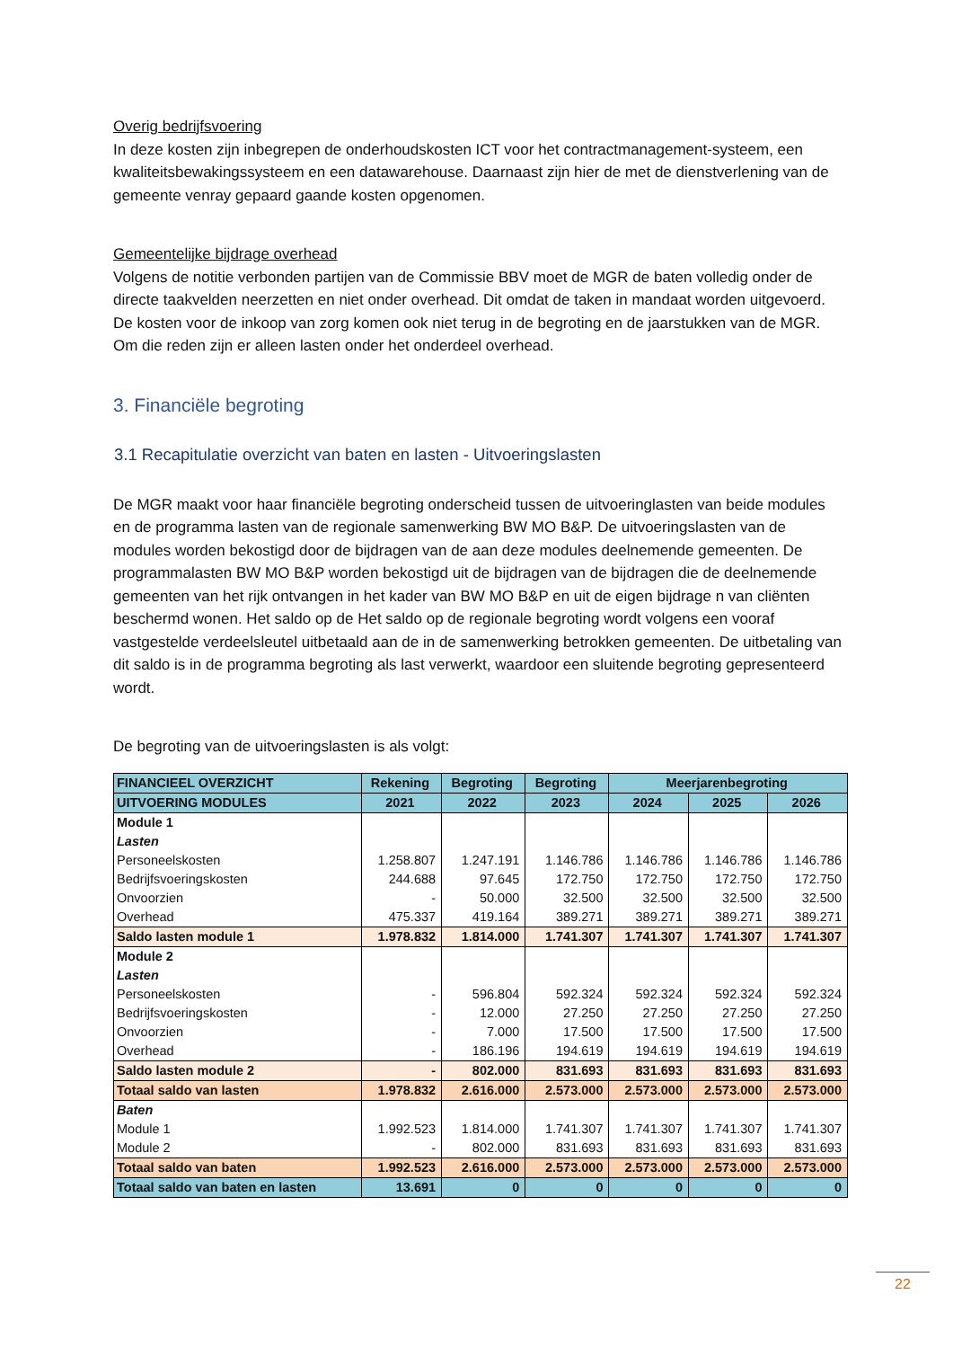Overig bedrijfsvoering
In deze kosten zijn inbegrepen de onderhoudskosten ICT voor het contractmanagement-systeem, een kwaliteitsbewakingssysteem en een datawarehouse. Daarnaast zijn hier de met de dienstverlening van de gemeente venray gepaard gaande kosten opgenomen.
Gemeentelijke bijdrage overhead
Volgens de notitie verbonden partijen van de Commissie BBV moet de MGR de baten volledig onder de directe taakvelden neerzetten en niet onder overhead. Dit omdat de taken in mandaat worden uitgevoerd. De kosten voor de inkoop van zorg komen ook niet terug in de begroting en de jaarstukken van de MGR. Om die reden zijn er alleen lasten onder het onderdeel overhead.
3. Financiële begroting
3.1 Recapitulatie overzicht van baten en lasten - Uitvoeringslasten
De MGR maakt voor haar financiële begroting onderscheid tussen de uitvoeringlasten van beide modules en de programma lasten van de regionale samenwerking BW MO B&P. De uitvoeringslasten van de modules worden bekostigd door de bijdragen van de aan deze modules deelnemende gemeenten. De programmalasten BW MO B&P worden bekostigd uit de bijdragen van de bijdragen die de deelnemende gemeenten van het rijk ontvangen in het kader van BW MO B&P en uit de eigen bijdrage n van cliënten beschermd wonen. Het saldo op de Het saldo op de regionale begroting wordt volgens een vooraf vastgestelde verdeelsleutel uitbetaald aan de in de samenwerking betrokken gemeenten. De uitbetaling van dit saldo is in de programma begroting als last verwerkt, waardoor een sluitende begroting gepresenteerd wordt.
De begroting van de uitvoeringslasten is als volgt:
| FINANCIEEL OVERZICHT | Rekening | Begroting | Begroting | Meerjarenbegroting | | |
| --- | --- | --- | --- | --- | --- | --- |
| UITVOERING MODULES | 2021 | 2022 | 2023 | 2024 | 2025 | 2026 |
| Module 1 | | | | | | |
| Lasten | | | | | | |
| Personeelskosten | 1.258.807 | 1.247.191 | 1.146.786 | 1.146.786 | 1.146.786 | 1.146.786 |
| Bedrijfsvoeringskosten | 244.688 | 97.645 | 172.750 | 172.750 | 172.750 | 172.750 |
| Onvoorzien | - | 50.000 | 32.500 | 32.500 | 32.500 | 32.500 |
| Overhead | 475.337 | 419.164 | 389.271 | 389.271 | 389.271 | 389.271 |
| Saldo lasten module 1 | 1.978.832 | 1.814.000 | 1.741.307 | 1.741.307 | 1.741.307 | 1.741.307 |
| Module 2 | | | | | | |
| Lasten | | | | | | |
| Personeelskosten | - | 596.804 | 592.324 | 592.324 | 592.324 | 592.324 |
| Bedrijfsvoeringskosten | - | 12.000 | 27.250 | 27.250 | 27.250 | 27.250 |
| Onvoorzien | - | 7.000 | 17.500 | 17.500 | 17.500 | 17.500 |
| Overhead | - | 186.196 | 194.619 | 194.619 | 194.619 | 194.619 |
| Saldo lasten module 2 | - | 802.000 | 831.693 | 831.693 | 831.693 | 831.693 |
| Totaal saldo van lasten | 1.978.832 | 2.616.000 | 2.573.000 | 2.573.000 | 2.573.000 | 2.573.000 |
| Baten | | | | | | |
| Module 1 | 1.992.523 | 1.814.000 | 1.741.307 | 1.741.307 | 1.741.307 | 1.741.307 |
| Module 2 | - | 802.000 | 831.693 | 831.693 | 831.693 | 831.693 |
| Totaal saldo van baten | 1.992.523 | 2.616.000 | 2.573.000 | 2.573.000 | 2.573.000 | 2.573.000 |
| Totaal saldo van baten en lasten | 13.691 | 0 | 0 | 0 | 0 | 0 |
22